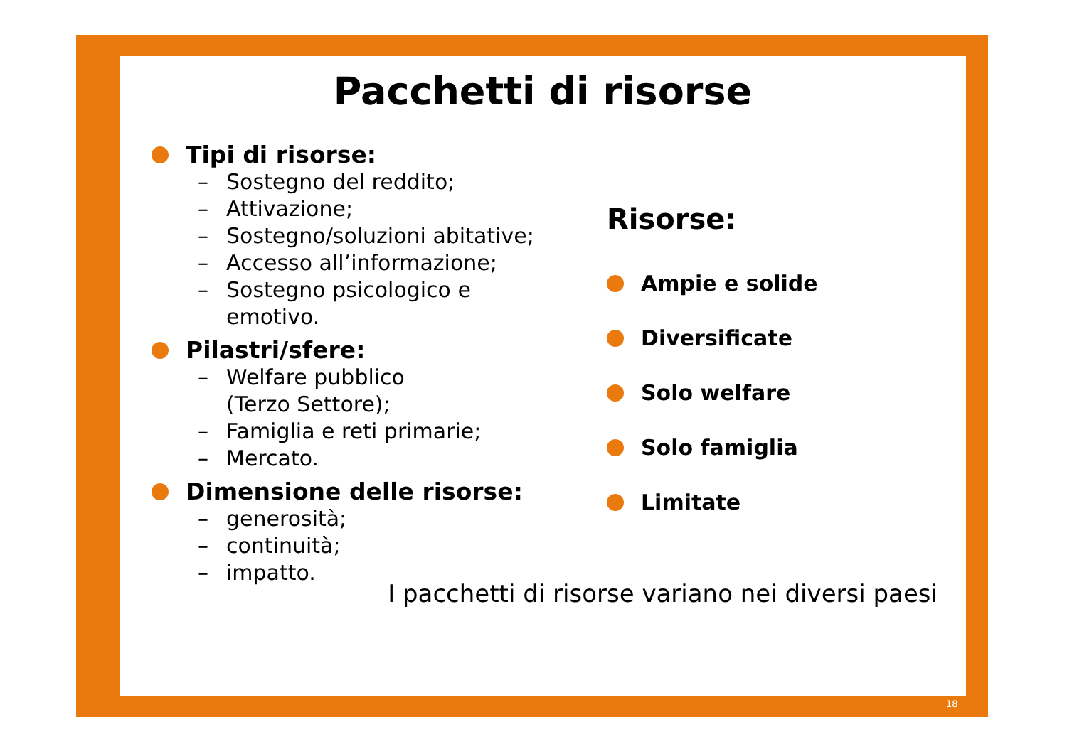18
Pacchetti di risorse
Tipi di risorse:
– Sostegno del reddito;
– Attivazione;
– Sostegno/soluzioni abitative;
– Accesso all’informazione;
– Sostegno psicologico e
emotivo.
Pilastri/sfere:
– Welfare pubblico
(Terzo Settore);
– Famiglia e reti primarie;
– Mercato.
Dimensione delle risorse:
– generosità;
– continuità;
– impatto.
Risorse:
Ampie e solide
Diversificate
Solo welfare
Solo famiglia
Limitate
I pacchetti di risorse variano nei diversi paesi